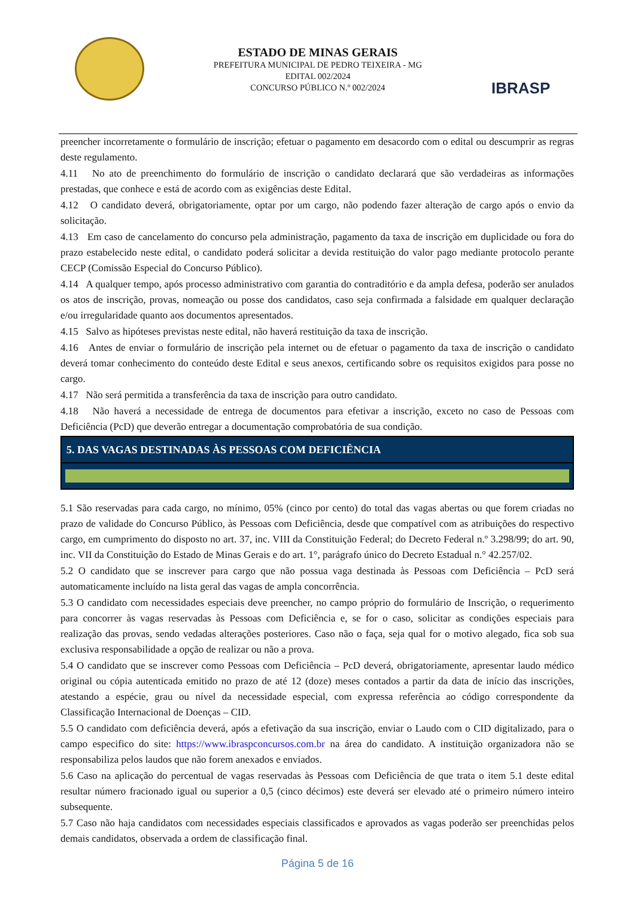ESTADO DE MINAS GERAIS
PREFEITURA MUNICIPAL DE PEDRO TEIXEIRA - MG
EDITAL 002/2024
CONCURSO PÚBLICO N.º 002/2024
IBRASP
preencher incorretamente o formulário de inscrição; efetuar o pagamento em desacordo com o edital ou descumprir as regras deste regulamento.
4.11 No ato de preenchimento do formulário de inscrição o candidato declarará que são verdadeiras as informações prestadas, que conhece e está de acordo com as exigências deste Edital.
4.12 O candidato deverá, obrigatoriamente, optar por um cargo, não podendo fazer alteração de cargo após o envio da solicitação.
4.13 Em caso de cancelamento do concurso pela administração, pagamento da taxa de inscrição em duplicidade ou fora do prazo estabelecido neste edital, o candidato poderá solicitar a devida restituição do valor pago mediante protocolo perante CECP (Comissão Especial do Concurso Público).
4.14 A qualquer tempo, após processo administrativo com garantia do contraditório e da ampla defesa, poderão ser anulados os atos de inscrição, provas, nomeação ou posse dos candidatos, caso seja confirmada a falsidade em qualquer declaração e/ou irregularidade quanto aos documentos apresentados.
4.15 Salvo as hipóteses previstas neste edital, não haverá restituição da taxa de inscrição.
4.16 Antes de enviar o formulário de inscrição pela internet ou de efetuar o pagamento da taxa de inscrição o candidato deverá tomar conhecimento do conteúdo deste Edital e seus anexos, certificando sobre os requisitos exigidos para posse no cargo.
4.17 Não será permitida a transferência da taxa de inscrição para outro candidato.
4.18 Não haverá a necessidade de entrega de documentos para efetivar a inscrição, exceto no caso de Pessoas com Deficiência (PcD) que deverão entregar a documentação comprobatória de sua condição.
5. DAS VAGAS DESTINADAS ÀS PESSOAS COM DEFICIÊNCIA
5.1 São reservadas para cada cargo, no mínimo, 05% (cinco por cento) do total das vagas abertas ou que forem criadas no prazo de validade do Concurso Público, às Pessoas com Deficiência, desde que compatível com as atribuições do respectivo cargo, em cumprimento do disposto no art. 37, inc. VIII da Constituição Federal; do Decreto Federal n.º 3.298/99; do art. 90, inc. VII da Constituição do Estado de Minas Gerais e do art. 1°, parágrafo único do Decreto Estadual n.° 42.257/02.
5.2 O candidato que se inscrever para cargo que não possua vaga destinada às Pessoas com Deficiência – PcD será automaticamente incluído na lista geral das vagas de ampla concorrência.
5.3 O candidato com necessidades especiais deve preencher, no campo próprio do formulário de Inscrição, o requerimento para concorrer às vagas reservadas às Pessoas com Deficiência e, se for o caso, solicitar as condições especiais para realização das provas, sendo vedadas alterações posteriores. Caso não o faça, seja qual for o motivo alegado, fica sob sua exclusiva responsabilidade a opção de realizar ou não a prova.
5.4 O candidato que se inscrever como Pessoas com Deficiência – PcD deverá, obrigatoriamente, apresentar laudo médico original ou cópia autenticada emitido no prazo de até 12 (doze) meses contados a partir da data de início das inscrições, atestando a espécie, grau ou nível da necessidade especial, com expressa referência ao código correspondente da Classificação Internacional de Doenças – CID.
5.5 O candidato com deficiência deverá, após a efetivação da sua inscrição, enviar o Laudo com o CID digitalizado, para o campo especifico do site: https://www.ibraspconcursos.com.br na área do candidato. A instituição organizadora não se responsabiliza pelos laudos que não forem anexados e enviados.
5.6 Caso na aplicação do percentual de vagas reservadas às Pessoas com Deficiência de que trata o item 5.1 deste edital resultar número fracionado igual ou superior a 0,5 (cinco décimos) este deverá ser elevado até o primeiro número inteiro subsequente.
5.7 Caso não haja candidatos com necessidades especiais classificados e aprovados as vagas poderão ser preenchidas pelos demais candidatos, observada a ordem de classificação final.
Página 5 de 16